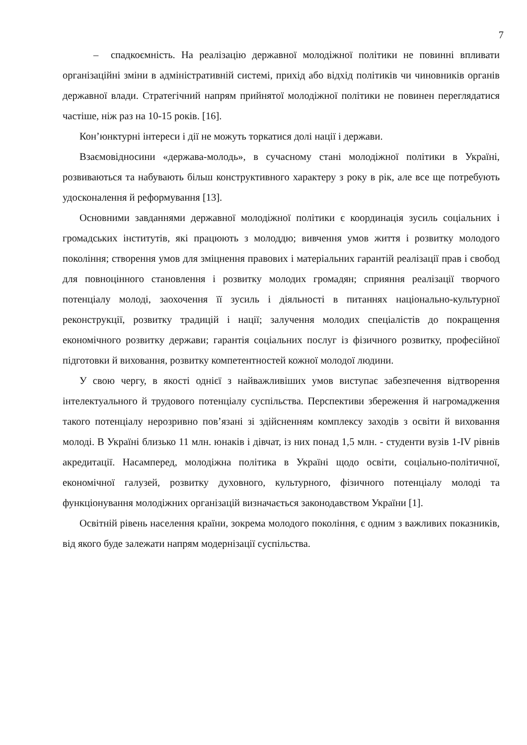7
– спадкоємність. На реалізацію державної молодіжної політики не повинні впливати організаційні зміни в адміністративній системі, прихід або відхід політиків чи чиновників органів державної влади. Стратегічний напрям прийнятої молодіжної політики не повинен переглядатися частіше, ніж раз на 10-15 років. [16].
Кон’юнктурні інтереси і дії не можуть торкатися долі нації і держави.
Взаємовідносини «держава-молодь», в сучасному стані молодіжної політики в Україні, розвиваються та набувають більш конструктивного характеру з року в рік, але все ще потребують удосконалення й реформування [13].
Основними завданнями державної молодіжної політики є координація зусиль соціальних і громадських інститутів, які працюють з молоддю; вивчення умов життя і розвитку молодого покоління; створення умов для зміцнення правових і матеріальних гарантій реалізації прав і свобод для повноцінного становлення і розвитку молодих громадян; сприяння реалізації творчого потенціалу молоді, заохочення її зусиль і діяльності в питаннях національно-культурної реконструкції, розвитку традицій і нації; залучення молодих спеціалістів до покращення економічного розвитку держави; гарантія соціальних послуг із фізичного розвитку, професійної підготовки й виховання, розвитку компетентностей кожної молодої людини.
У свою чергу, в якості однієї з найважливіших умов виступає забезпечення відтворення інтелектуального й трудового потенціалу суспільства. Перспективи збереження й нагромадження такого потенціалу нерозривно пов’язані зі здійсненням комплексу заходів з освіти й виховання молоді. В Україні близько 11 млн. юнаків і дівчат, із них понад 1,5 млн. - студенти вузів 1-IV рівнів акредитації. Насамперед, молодіжна політика в Україні щодо освіти, соціально-політичної, економічної галузей, розвитку духовного, культурного, фізичного потенціалу молоді та функціонування молодіжних організацій визначається законодавством України [1].
Освітній рівень населення країни, зокрема молодого покоління, є одним з важливих показників, від якого буде залежати напрям модернізації суспільства.